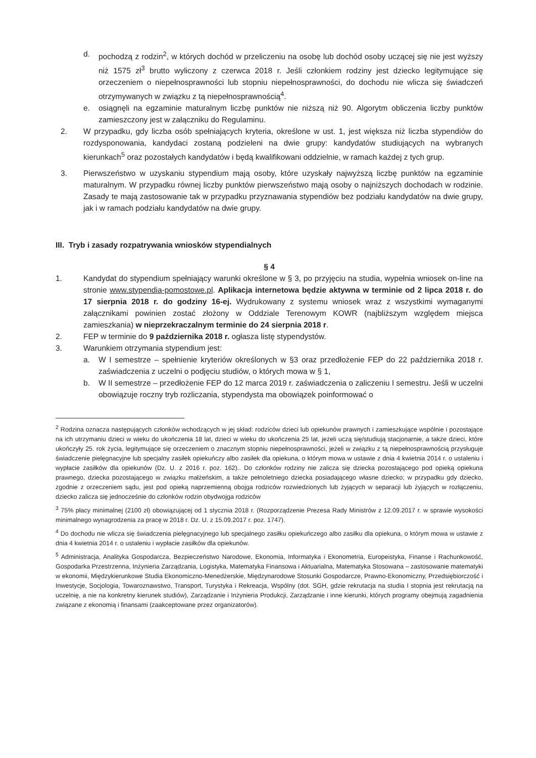d. pochodzą z rodzin<sup>2</sup>, w których dochód w przeliczeniu na osobę lub dochód osoby uczącej się nie jest wyższy niż 1575 zł<sup>3</sup> brutto wyliczony z czerwca 2018 r. Jeśli członkiem rodziny jest dziecko legitymujące się orzeczeniem o niepełnosprawności lub stopniu niepełnosprawności, do dochodu nie wlicza się świadczeń otrzymywanych w związku z tą niepełnosprawnością<sup>4</sup>.
e. osiągnęli na egzaminie maturalnym liczbę punktów nie niższą niż 90. Algorytm obliczenia liczby punktów zamieszczony jest w załączniku do Regulaminu.
2. W przypadku, gdy liczba osób spełniających kryteria, określone w ust. 1, jest większa niż liczba stypendiów do rozdysponowania, kandydaci zostaną podzieleni na dwie grupy: kandydatów studiujących na wybranych kierunkach<sup>5</sup> oraz pozostałych kandydatów i będą kwalifikowani oddzielnie, w ramach każdej z tych grup.
3. Pierwszeństwo w uzyskaniu stypendium mają osoby, które uzyskały najwyższą liczbę punktów na egzaminie maturalnym. W przypadku równej liczby punktów pierwszeństwo mają osoby o najniższych dochodach w rodzinie. Zasady te mają zastosowanie tak w przypadku przyznawania stypendiów bez podziału kandydatów na dwie grupy, jak i w ramach podziału kandydatów na dwie grupy.
III. Tryb i zasady rozpatrywania wniosków stypendialnych
§ 4
1. Kandydat do stypendium spełniający warunki określone w § 3, po przyjęciu na studia, wypełnia wniosek on-line na stronie www.stypendia-pomostowe.pl. Aplikacja internetowa będzie aktywna w terminie od 2 lipca 2018 r. do 17 sierpnia 2018 r. do godziny 16-ej. Wydrukowany z systemu wniosek wraz z wszystkimi wymaganymi załącznikami powinien zostać złożony w Oddziale Terenowym KOWR (najbliższym względem miejsca zamieszkania) w nieprzekraczalnym terminie do 24 sierpnia 2018 r.
2. FEP w terminie do 9 października 2018 r. ogłasza listę stypendystów.
3. Warunkiem otrzymania stypendium jest:
a. W I semestrze – spełnienie kryteriów określonych w §3 oraz przedłożenie FEP do 22 października 2018 r. zaświadczenia z uczelni o podjęciu studiów, o których mowa w § 1,
b. W II semestrze – przedłożenie FEP do 12 marca 2019 r. zaświadczenia o zaliczeniu I semestru. Jeśli w uczelni obowiązuje roczny tryb rozliczania, stypendysta ma obowiązek poinformować o
<sup>2</sup> Rodzina oznacza następujących członków wchodzących w jej skład: rodziców dzieci lub opiekunów prawnych i zamieszkujące wspólnie i pozostające na ich utrzymaniu dzieci w wieku do ukończenia 18 lat, dzieci w wieku do ukończenia 25 lat, jeżeli uczą się/studiują stacjonarnie, a także dzieci, które ukończyły 25. rok życia, legitymujące się orzeczeniem o znacznym stopniu niepełnosprawności, jeżeli w związku z tą niepełnosprawnością przysługuje świadczenie pielęgnacyjne lub specjalny zasiłek opiekuńczy albo zasiłek dla opiekuna, o którym mowa w ustawie z dnia 4 kwietnia 2014 r. o ustaleniu i wypłacie zasiłków dla opiekunów (Dz. U. z 2016 r. poz. 162).. Do członków rodziny nie zalicza się dziecka pozostającego pod opieką opiekuna prawnego, dziecka pozostającego w związku małżeńskim, a także pełnoletniego dziecka posiadającego własne dziecko; w przypadku gdy dziecko, zgodnie z orzeczeniem sądu, jest pod opieką naprzemienną obojga rodziców rozwiedzionych lub żyjących w separacji lub żyjących w rozłączeniu, dziecko zalicza się jednocześnie do członków rodzin obydwojga rodziców
<sup>3</sup> 75% płacy minimalnej (2100 zł) obowiązującej od 1 stycznia 2018 r. (Rozporządzenie Prezesa Rady Ministrów z 12.09.2017 r. w sprawie wysokości minimalnego wynagrodzenia za pracę w 2018 r. Dz. U. z 15.09.2017 r. poz. 1747).
<sup>4</sup> Do dochodu nie wlicza się świadczenia pielęgnacyjnego lub specjalnego zasiłku opiekuńczego albo zasiłku dla opiekuna, o którym mowa w ustawie z dnia 4 kwietnia 2014 r. o ustaleniu i wypłacie zasiłków dla opiekunów.
<sup>5</sup> Administracja, Analityka Gospodarcza, Bezpieczeństwo Narodowe, Ekonomia, Informatyka i Ekonometria, Europeistyka, Finanse i Rachunkowość, Gospodarka Przestrzenna, Inżynieria Zarządzania, Logistyka, Matematyka Finansowa i Aktuarialna, Matematyka Stosowana – zastosowanie matematyki w ekonomii, Międzykierunkowe Studia Ekonomiczno-Menedżerskie, Międzynarodowe Stosunki Gospodarcze, Prawno-Ekonomiczny, Przedsiębiorczość i Inwestycje, Socjologia, Towaroznawstwo, Transport, Turystyka i Rekreacja, Wspólny (dot. SGH, gdzie rekrutacja na studia I stopnia jest rekrutacją na uczelnię, a nie na konkretny kierunek studiów), Zarządzanie i Inżynieria Produkcji, Zarządzanie i inne kierunki, których programy obejmują zagadnienia związane z ekonomią i finansami (zaakceptowane przez organizatorów).